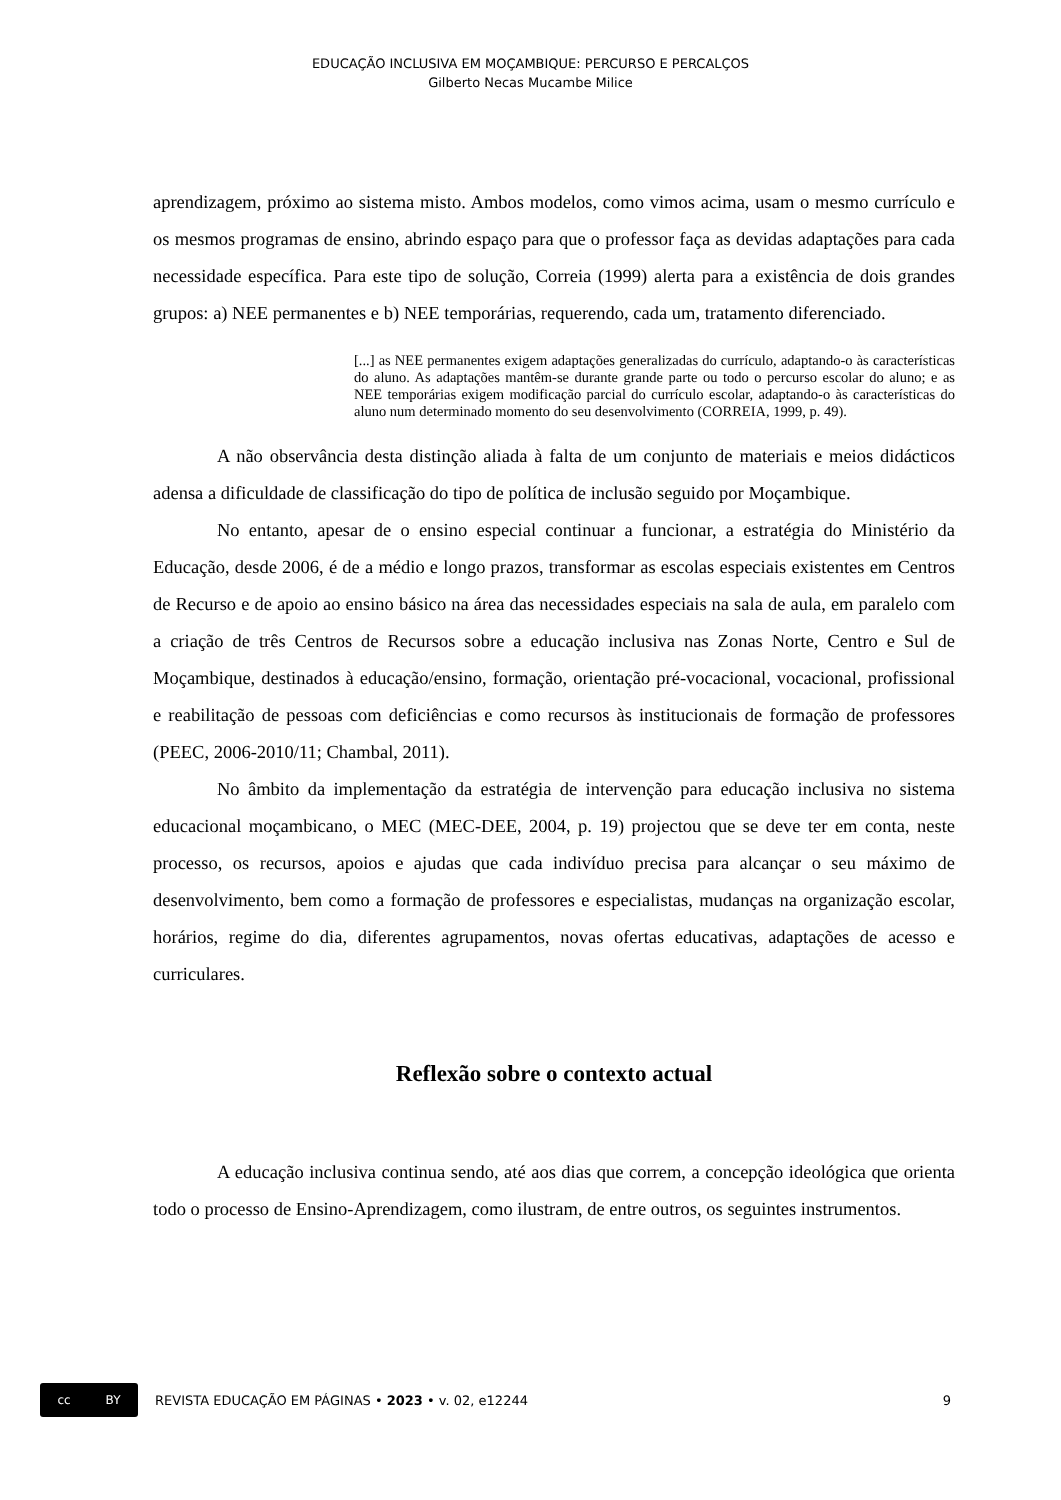EDUCAÇÃO INCLUSIVA EM MOÇAMBIQUE: PERCURSO E PERCALÇOS
Gilberto Necas Mucambe Milice
aprendizagem, próximo ao sistema misto. Ambos modelos, como vimos acima, usam o mesmo currículo e os mesmos programas de ensino, abrindo espaço para que o professor faça as devidas adaptações para cada necessidade específica. Para este tipo de solução, Correia (1999) alerta para a existência de dois grandes grupos: a) NEE permanentes e b) NEE temporárias, requerendo, cada um, tratamento diferenciado.
[...] as NEE permanentes exigem adaptações generalizadas do currículo, adaptando-o às características do aluno. As adaptações mantêm-se durante grande parte ou todo o percurso escolar do aluno; e as NEE temporárias exigem modificação parcial do currículo escolar, adaptando-o às características do aluno num determinado momento do seu desenvolvimento (CORREIA, 1999, p. 49).
A não observância desta distinção aliada à falta de um conjunto de materiais e meios didácticos adensa a dificuldade de classificação do tipo de política de inclusão seguido por Moçambique.
No entanto, apesar de o ensino especial continuar a funcionar, a estratégia do Ministério da Educação, desde 2006, é de a médio e longo prazos, transformar as escolas especiais existentes em Centros de Recurso e de apoio ao ensino básico na área das necessidades especiais na sala de aula, em paralelo com a criação de três Centros de Recursos sobre a educação inclusiva nas Zonas Norte, Centro e Sul de Moçambique, destinados à educação/ensino, formação, orientação pré-vocacional, vocacional, profissional e reabilitação de pessoas com deficiências e como recursos às institucionais de formação de professores (PEEC, 2006-2010/11; Chambal, 2011).
No âmbito da implementação da estratégia de intervenção para educação inclusiva no sistema educacional moçambicano, o MEC (MEC-DEE, 2004, p. 19) projectou que se deve ter em conta, neste processo, os recursos, apoios e ajudas que cada indivíduo precisa para alcançar o seu máximo de desenvolvimento, bem como a formação de professores e especialistas, mudanças na organização escolar, horários, regime do dia, diferentes agrupamentos, novas ofertas educativas, adaptações de acesso e curriculares.
Reflexão sobre o contexto actual
A educação inclusiva continua sendo, até aos dias que correm, a concepção ideológica que orienta todo o processo de Ensino-Aprendizagem, como ilustram, de entre outros, os seguintes instrumentos.
cc BY
REVISTA EDUCAÇÃO EM PÁGINAS • 2023 • v. 02, e12244 9